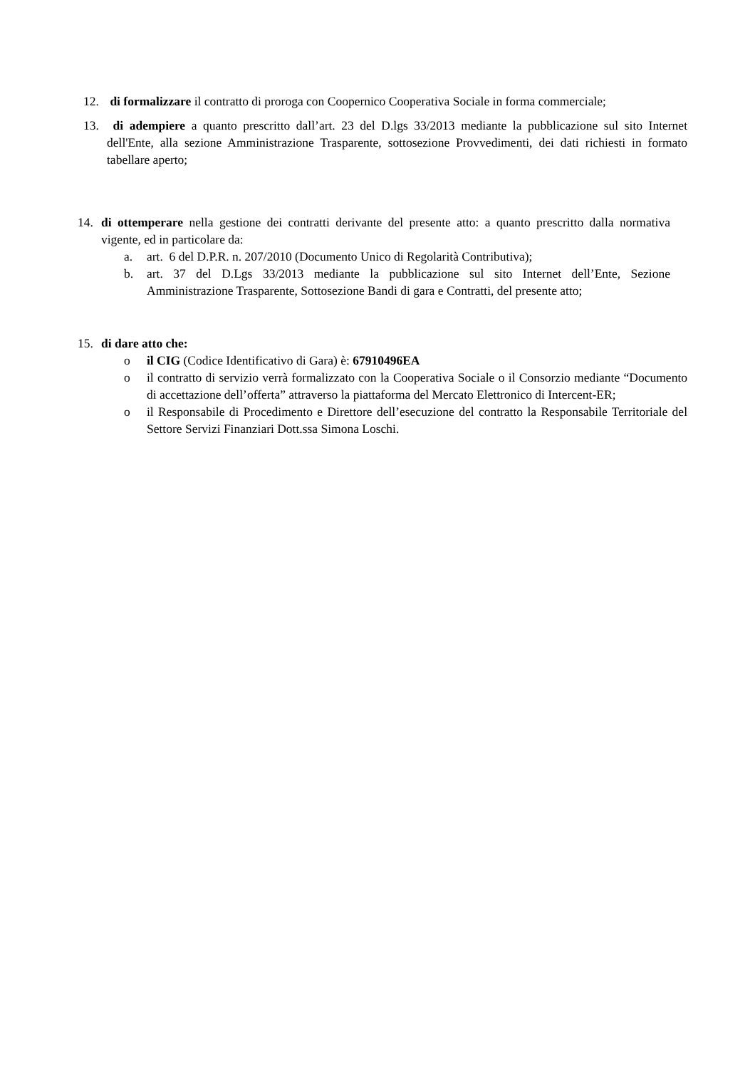12. di formalizzare il contratto di proroga con Coopernico Cooperativa Sociale in forma commerciale;
13. di adempiere a quanto prescritto dall’art. 23 del D.lgs 33/2013 mediante la pubblicazione sul sito Internet dell'Ente, alla sezione Amministrazione Trasparente, sottosezione Provvedimenti, dei dati richiesti in formato tabellare aperto;
14. di ottemperare nella gestione dei contratti derivante del presente atto: a quanto prescritto dalla normativa vigente, ed in particolare da:
a. art. 6 del D.P.R. n. 207/2010 (Documento Unico di Regolarità Contributiva);
b. art. 37 del D.Lgs 33/2013 mediante la pubblicazione sul sito Internet dell’Ente, Sezione Amministrazione Trasparente, Sottosezione Bandi di gara e Contratti, del presente atto;
15. di dare atto che:
o il CIG (Codice Identificativo di Gara) è: 67910496EA
o il contratto di servizio verrà formalizzato con la Cooperativa Sociale o il Consorzio mediante “Documento di accettazione dell’offerta” attraverso la piattaforma del Mercato Elettronico di Intercent-ER;
o il Responsabile di Procedimento e Direttore dell’esecuzione del contratto la Responsabile Territoriale del Settore Servizi Finanziari Dott.ssa Simona Loschi.